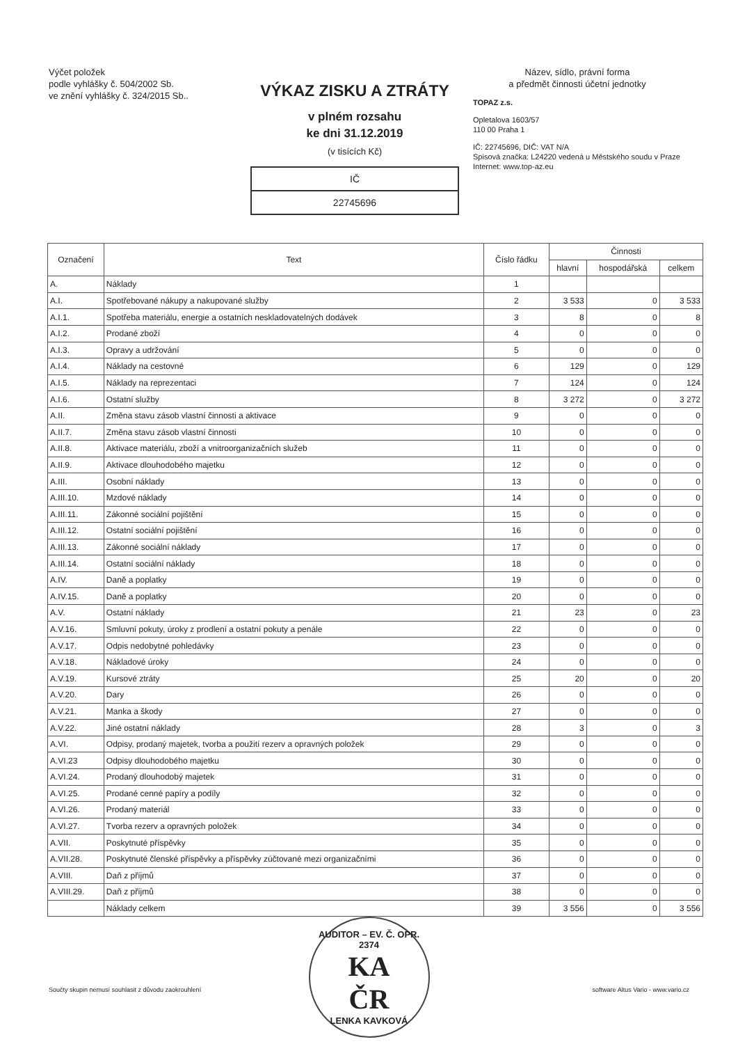Výčet položek
podle vyhlášky č. 504/2002 Sb.
ve znění vyhlášky č. 324/2015 Sb..
VÝKAZ ZISKU A ZTRÁTY
v plném rozsahu
ke dni 31.12.2019
(v tisících Kč)
IČ
22745696
Název, sídlo, právní forma
a předmět činnosti účetní jednotky
TOPAZ z.s.
Opletalova 1603/57
110 00 Praha 1
IČ: 22745696, DIČ: VAT N/A
Spisová značka: L24220 vedená u Městského soudu v Praze
Internet: www.top-az.eu
| Označení | Text | Číslo řádku | Činnosti | | |
| --- | --- | --- | --- | --- | --- |
| | | | hlavní | hospodářská | celkem |
| A. | Náklady | 1 | | | |
| A.I. | Spotřebované nákupy a nakupované služby | 2 | 3 533 | 0 | 3 533 |
| A.I.1. | Spotřeba materiálu, energie a ostatních neskladovatelných dodávek | 3 | 8 | 0 | 8 |
| A.I.2. | Prodané zboží | 4 | 0 | 0 | 0 |
| A.I.3. | Opravy a udržování | 5 | 0 | 0 | 0 |
| A.I.4. | Náklady na cestovné | 6 | 129 | 0 | 129 |
| A.I.5. | Náklady na reprezentaci | 7 | 124 | 0 | 124 |
| A.I.6. | Ostatní služby | 8 | 3 272 | 0 | 3 272 |
| A.II. | Změna stavu zásob vlastní činnosti a aktivace | 9 | 0 | 0 | 0 |
| A.II.7. | Změna stavu zásob vlastní činnosti | 10 | 0 | 0 | 0 |
| A.II.8. | Aktivace materiálu, zboží a vnitroorganizačních služeb | 11 | 0 | 0 | 0 |
| A.II.9. | Aktivace dlouhodobého majetku | 12 | 0 | 0 | 0 |
| A.III. | Osobní náklady | 13 | 0 | 0 | 0 |
| A.III.10. | Mzdové náklady | 14 | 0 | 0 | 0 |
| A.III.11. | Zákonné sociální pojištění | 15 | 0 | 0 | 0 |
| A.III.12. | Ostatní sociální pojištění | 16 | 0 | 0 | 0 |
| A.III.13. | Zákonné sociální náklady | 17 | 0 | 0 | 0 |
| A.III.14. | Ostatní sociální náklady | 18 | 0 | 0 | 0 |
| A.IV. | Daně a poplatky | 19 | 0 | 0 | 0 |
| A.IV.15. | Daně a poplatky | 20 | 0 | 0 | 0 |
| A.V. | Ostatní náklady | 21 | 23 | 0 | 23 |
| A.V.16. | Smluvní pokuty, úroky z prodlení a ostatní pokuty a penále | 22 | 0 | 0 | 0 |
| A.V.17. | Odpis nedobytné pohledávky | 23 | 0 | 0 | 0 |
| A.V.18. | Nákladové úroky | 24 | 0 | 0 | 0 |
| A.V.19. | Kursové ztráty | 25 | 20 | 0 | 20 |
| A.V.20. | Dary | 26 | 0 | 0 | 0 |
| A.V.21. | Manka a škody | 27 | 0 | 0 | 0 |
| A.V.22. | Jiné ostatní náklady | 28 | 3 | 0 | 3 |
| A.VI. | Odpisy, prodaný majetek, tvorba a použití rezerv a opravných položek | 29 | 0 | 0 | 0 |
| A.VI.23 | Odpisy dlouhodobého majetku | 30 | 0 | 0 | 0 |
| A.VI.24. | Prodaný dlouhodobý majetek | 31 | 0 | 0 | 0 |
| A.VI.25. | Prodané cenné papíry a podíly | 32 | 0 | 0 | 0 |
| A.VI.26. | Prodaný materiál | 33 | 0 | 0 | 0 |
| A.VI.27. | Tvorba rezerv a opravných položek | 34 | 0 | 0 | 0 |
| A.VII. | Poskytnuté příspěvky | 35 | 0 | 0 | 0 |
| A.VII.28. | Poskytnuté členské příspěvky a příspěvky zúčtované mezi organizačními | 36 | 0 | 0 | 0 |
| A.VIII. | Daň z příjmů | 37 | 0 | 0 | 0 |
| A.VIII.29. | Daň z příjmů | 38 | 0 | 0 | 0 |
| | Náklady celkem | 39 | 3 556 | 0 | 3 556 |
Součty skupin nemusí souhlasit z důvodu zaokrouhlení software Altus Vario - www.vario.cz
AUDITOR – EV. Č. OPR. 2374
KA
ČR
LENKA KAVKOVÁ